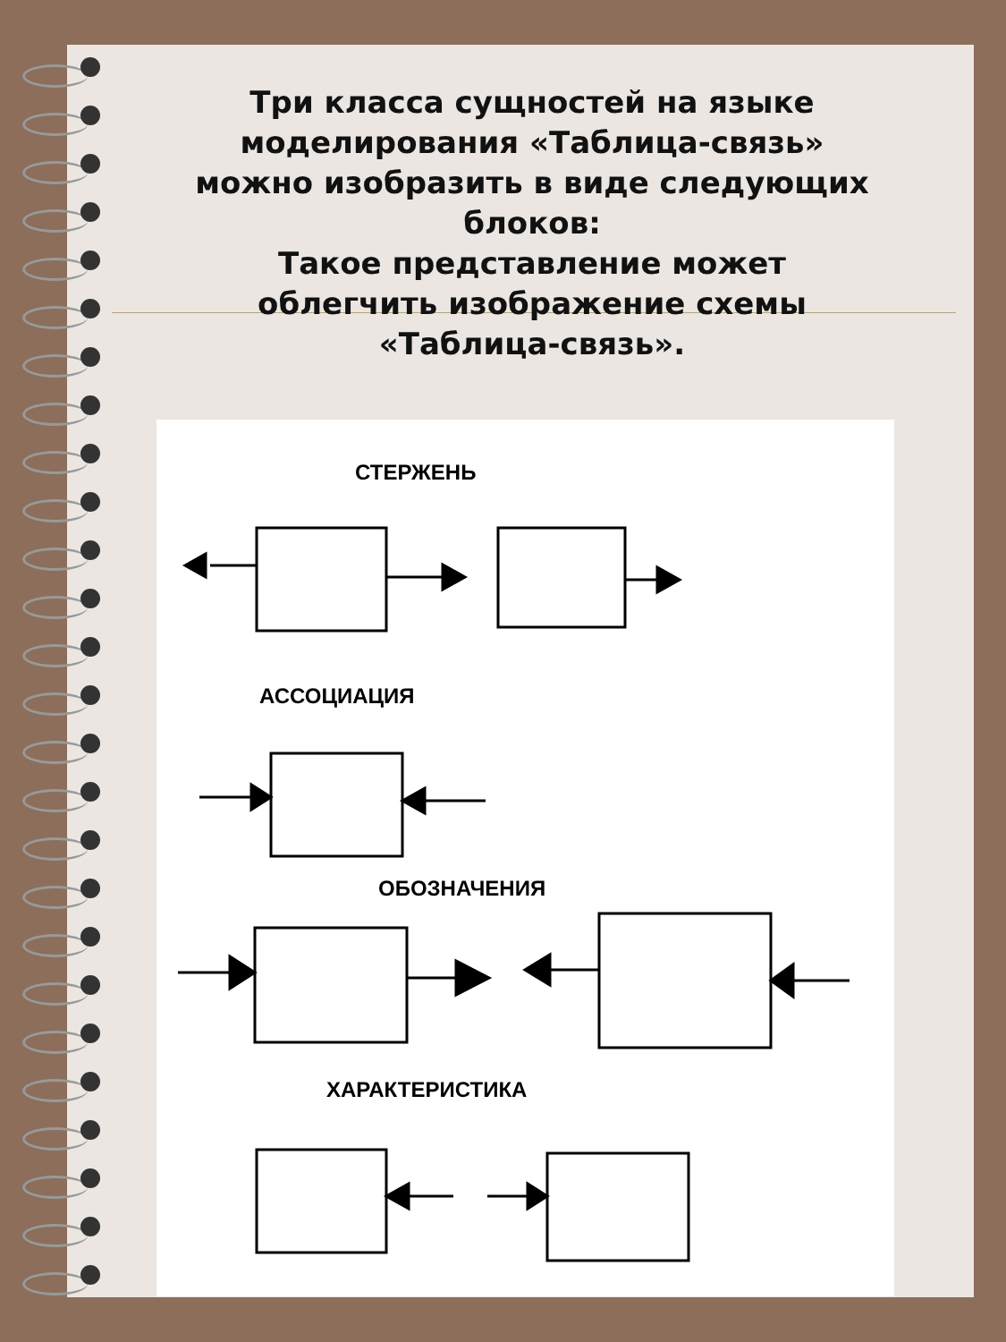Три класса сущностей на языке
моделирования «Таблица-связь»
можно изобразить в виде следующих
блоков:
Такое представление может
облегчить изображение схемы
«Таблица-связь».
СТЕРЖЕНЬ
АССОЦИАЦИЯ
ОБОЗНАЧЕНИЯ
ХАРАКТЕРИСТИКА